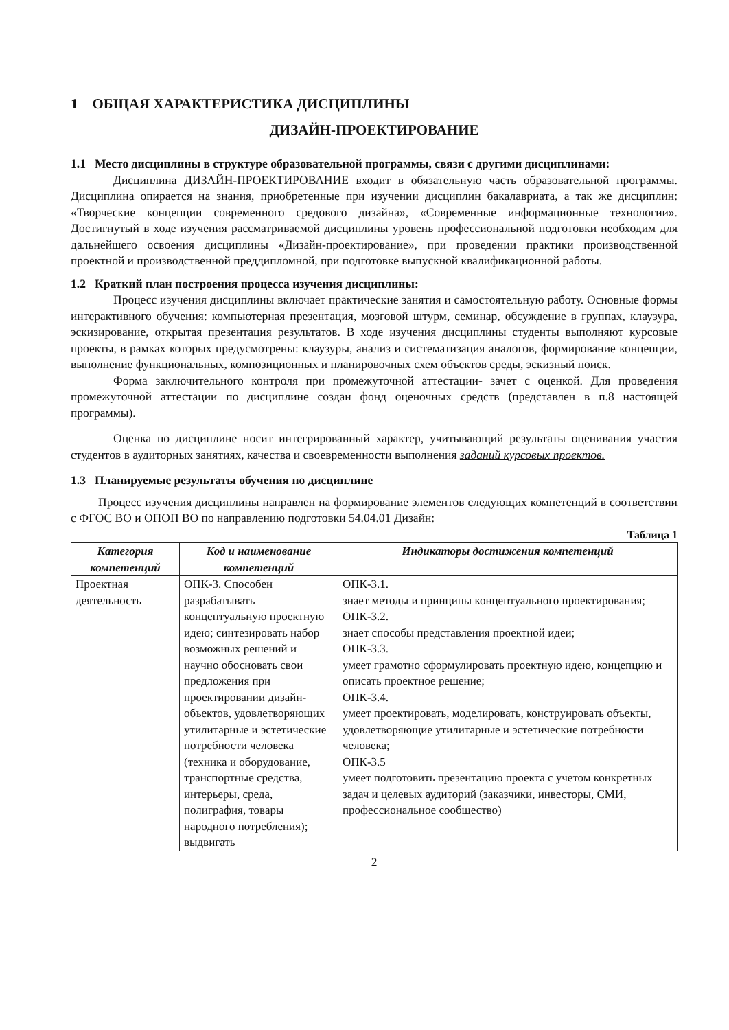1 ОБЩАЯ ХАРАКТЕРИСТИКА ДИСЦИПЛИНЫ
ДИЗАЙН-ПРОЕКТИРОВАНИЕ
1.1 Место дисциплины в структуре образовательной программы, связи с другими дисциплинами:
Дисциплина ДИЗАЙН-ПРОЕКТИРОВАНИЕ входит в обязательную часть образовательной программы. Дисциплина опирается на знания, приобретенные при изучении дисциплин бакалавриата, а так же дисциплин: «Творческие концепции современного средового дизайна», «Современные информационные технологии». Достигнутый в ходе изучения рассматриваемой дисциплины уровень профессиональной подготовки необходим для дальнейшего освоения дисциплины «Дизайн-проектирование», при проведении практики производственной проектной и производственной преддипломной, при подготовке выпускной квалификационной работы.
1.2 Краткий план построения процесса изучения дисциплины:
Процесс изучения дисциплины включает практические занятия и самостоятельную работу. Основные формы интерактивного обучения: компьютерная презентация, мозговой штурм, семинар, обсуждение в группах, клаузура, эскизирование, открытая презентация результатов. В ходе изучения дисциплины студенты выполняют курсовые проекты, в рамках которых предусмотрены: клаузуры, анализ и систематизация аналогов, формирование концепции, выполнение функциональных, композиционных и планировочных схем объектов среды, эскизный поиск.
Форма заключительного контроля при промежуточной аттестации- зачет с оценкой. Для проведения промежуточной аттестации по дисциплине создан фонд оценочных средств (представлен в п.8 настоящей программы).
Оценка по дисциплине носит интегрированный характер, учитывающий результаты оценивания участия студентов в аудиторных занятиях, качества и своевременности выполнения заданий курсовых проектов.
1.3 Планируемые результаты обучения по дисциплине
Процесс изучения дисциплины направлен на формирование элементов следующих компетенций в соответствии с ФГОС ВО и ОПОП ВО по направлению подготовки 54.04.01 Дизайн:
Таблица 1
| Категория компетенций | Код и наименование компетенций | Индикаторы достижения компетенций |
| --- | --- | --- |
| Проектная деятельность | ОПК-3. Способен разрабатывать концептуальную проектную идею; синтезировать набор возможных решений и научно обосновать свои предложения при проектировании дизайн-объектов, удовлетворяющих утилитарные и эстетические потребности человека (техника и оборудование, транспортные средства, интерьеры, среда, полиграфия, товары народного потребления); выдвигать | ОПК-3.1. знает методы и принципы концептуального проектирования; ОПК-3.2. знает способы представления проектной идеи; ОПК-3.3. умеет грамотно сформулировать проектную идею, концепцию и описать проектное решение; ОПК-3.4. умеет проектировать, моделировать, конструировать объекты, удовлетворяющие утилитарные и эстетические потребности человека; ОПК-3.5 умеет подготовить презентацию проекта с учетом конкретных задач и целевых аудиторий (заказчики, инвесторы, СМИ, профессиональное сообщество) |
2